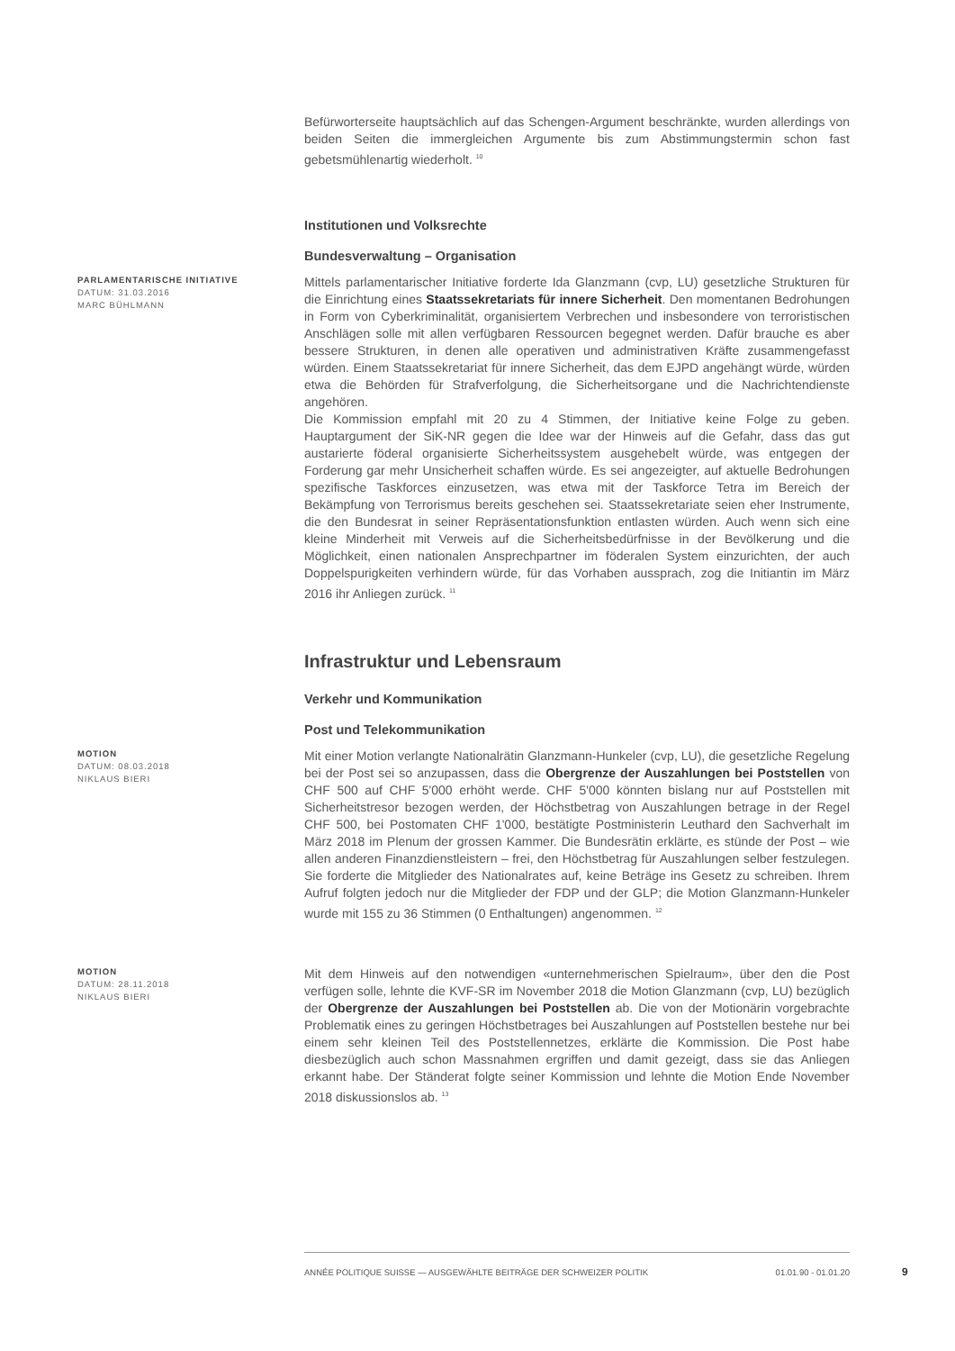Befürworterseite hauptsächlich auf das Schengen-Argument beschränkte, wurden allerdings von beiden Seiten die immergleichen Argumente bis zum Abstimmungstermin schon fast gebetsmühlenartig wiederholt. <sup>10</sup>
Institutionen und Volksrechte
Bundesverwaltung – Organisation
PARLAMENTARISCHE INITIATIVE
DATUM: 31.03.2016
MARC BÜHLMANN
Mittels parlamentarischer Initiative forderte Ida Glanzmann (cvp, LU) gesetzliche Strukturen für die Einrichtung eines Staatssekretariats für innere Sicherheit. Den momentanen Bedrohungen in Form von Cyberkriminalität, organisiertem Verbrechen und insbesondere von terroristischen Anschlägen solle mit allen verfügbaren Ressourcen begegnet werden. Dafür brauche es aber bessere Strukturen, in denen alle operativen und administrativen Kräfte zusammengefasst würden. Einem Staatssekretariat für innere Sicherheit, das dem EJPD angehängt würde, würden etwa die Behörden für Strafverfolgung, die Sicherheitsorgane und die Nachrichtendienste angehören.
Die Kommission empfahl mit 20 zu 4 Stimmen, der Initiative keine Folge zu geben. Hauptargument der SiK-NR gegen die Idee war der Hinweis auf die Gefahr, dass das gut austarierte föderal organisierte Sicherheitssystem ausgehebelt würde, was entgegen der Forderung gar mehr Unsicherheit schaffen würde. Es sei angezeigter, auf aktuelle Bedrohungen spezifische Taskforces einzusetzen, was etwa mit der Taskforce Tetra im Bereich der Bekämpfung von Terrorismus bereits geschehen sei. Staatssekretariate seien eher Instrumente, die den Bundesrat in seiner Repräsentationsfunktion entlasten würden. Auch wenn sich eine kleine Minderheit mit Verweis auf die Sicherheitsbedürfnisse in der Bevölkerung und die Möglichkeit, einen nationalen Ansprechpartner im föderalen System einzurichten, der auch Doppelspurigkeiten verhindern würde, für das Vorhaben aussprach, zog die Initiantin im März 2016 ihr Anliegen zurück. <sup>11</sup>
Infrastruktur und Lebensraum
Verkehr und Kommunikation
Post und Telekommunikation
MOTION
DATUM: 08.03.2018
NIKLAUS BIERI
Mit einer Motion verlangte Nationalrätin Glanzmann-Hunkeler (cvp, LU), die gesetzliche Regelung bei der Post sei so anzupassen, dass die Obergrenze der Auszahlungen bei Poststellen von CHF 500 auf CHF 5'000 erhöht werde. CHF 5'000 könnten bislang nur auf Poststellen mit Sicherheitstresor bezogen werden, der Höchstbetrag von Auszahlungen betrage in der Regel CHF 500, bei Postomaten CHF 1'000, bestätigte Postministerin Leuthard den Sachverhalt im März 2018 im Plenum der grossen Kammer. Die Bundesrätin erklärte, es stünde der Post – wie allen anderen Finanzdienstleistern – frei, den Höchstbetrag für Auszahlungen selber festzulegen. Sie forderte die Mitglieder des Nationalrates auf, keine Beträge ins Gesetz zu schreiben. Ihrem Aufruf folgten jedoch nur die Mitglieder der FDP und der GLP; die Motion Glanzmann-Hunkeler wurde mit 155 zu 36 Stimmen (0 Enthaltungen) angenommen. <sup>12</sup>
MOTION
DATUM: 28.11.2018
NIKLAUS BIERI
Mit dem Hinweis auf den notwendigen «unternehmerischen Spielraum», über den die Post verfügen solle, lehnte die KVF-SR im November 2018 die Motion Glanzmann (cvp, LU) bezüglich der Obergrenze der Auszahlungen bei Poststellen ab. Die von der Motionärin vorgebrachte Problematik eines zu geringen Höchstbetrages bei Auszahlungen auf Poststellen bestehe nur bei einem sehr kleinen Teil des Poststellennetzes, erklärte die Kommission. Die Post habe diesbezüglich auch schon Massnahmen ergriffen und damit gezeigt, dass sie das Anliegen erkannt habe. Der Ständerat folgte seiner Kommission und lehnte die Motion Ende November 2018 diskussionslos ab. <sup>13</sup>
ANNÉE POLITIQUE SUISSE — AUSGEWÄHLTE BEITRÄGE DER SCHWEIZER POLITIK 01.01.90 - 01.01.20
9